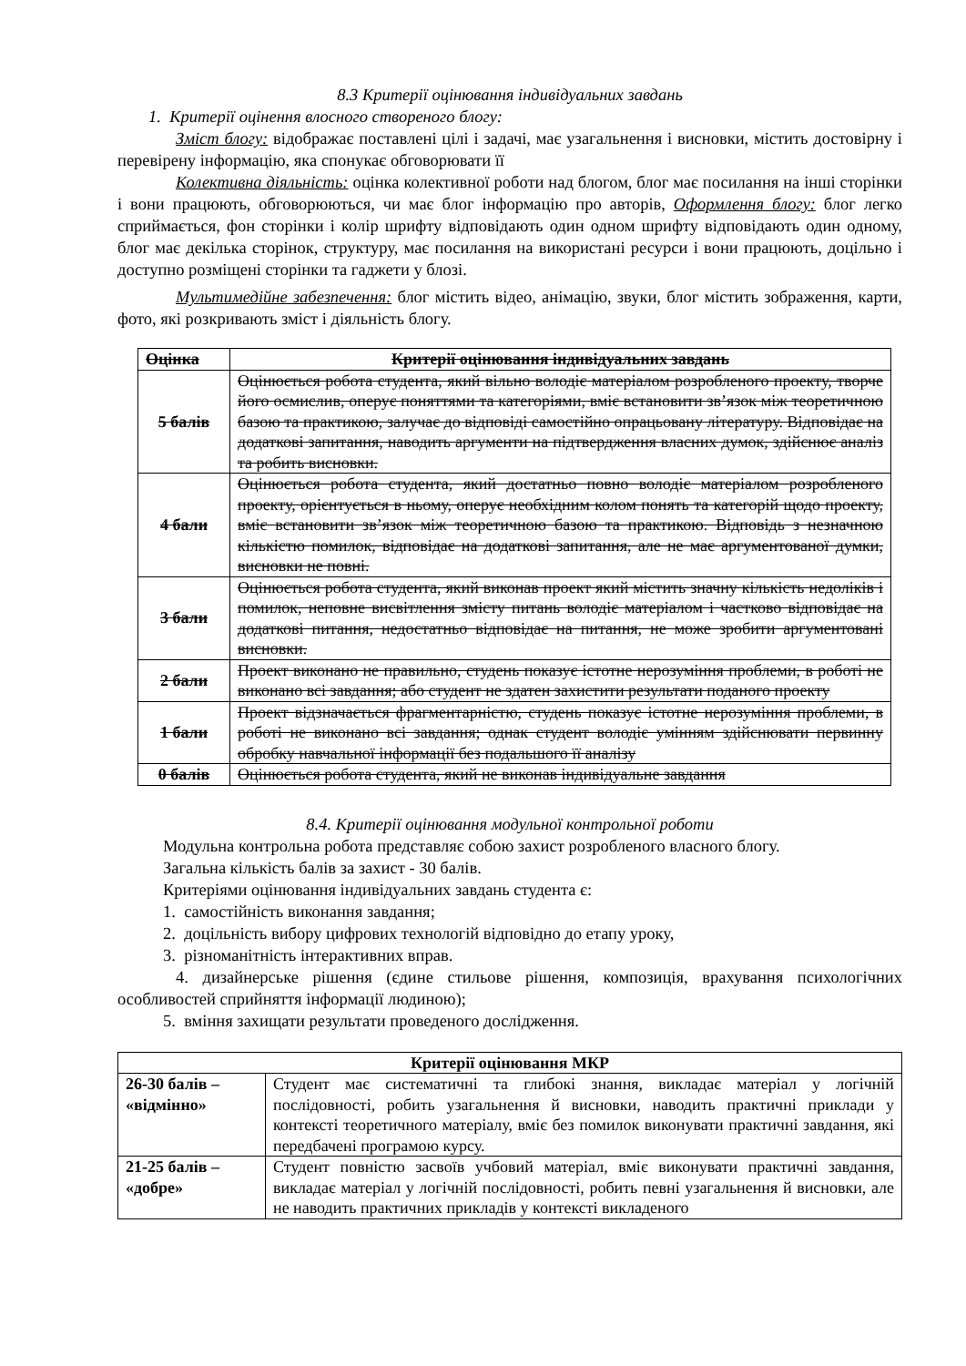8.3 Критерії оцінювання індивідуальних завдань
1. Критерії оцінення влосного створеного блогу:
Зміст блогу: відображає поставлені цілі і задачі, має узагальнення і висновки, містить достовірну і перевірену інформацію, яка спонукає обговорювати її
Колективна діяльність: оцінка колективної роботи над блогом, блог має посилання на інші сторінки і вони працюють, обговорюються, чи має блог інформацію про авторів, Оформлення блогу: блог легко сприймається, фон сторінки і колір шрифту відповідають один одном шрифту відповідають один одному, блог має декілька сторінок, структуру, має посилання на використані ресурси і вони працюють, доцільно і доступно розміщені сторінки та гаджети у блозі.
Мультимедійне забезпечення: блог містить відео, анімацію, звуки, блог містить зображення, карти, фото, які розкривають зміст і діяльність блогу.
| Оцінка | Критерії оцінювання індивідуальних завдань |
| --- | --- |
| 5 балів | Оцінюється робота студента, який вільно володіє матеріалом розробленого проекту, творче його осмислив, оперує поняттями та категоріями, вміє встановити зв’язок між теоретичною базою та практикою, залучає до відповіді самостійно опрацьовану літературу. Відповідає на додаткові запитання, наводить аргументи на підтвердження власних думок, здійснює аналіз та робить висновки. |
| 4 бали | Оцінюється робота студента, який достатньо повно володіє матеріалом розробленого проекту, орієнтується в ньому, оперує необхідним колом понять та категорій щодо проекту, вміє встановити зв’язок між теоретичною базою та практикою. Відповідь з незначною кількістю помилок, відповідає на додаткові запитання, але не має аргументованої думки, висновки не повні. |
| 3 бали | Оцінюється робота студента, який виконав проект який містить значну кількість недоліків і помилок, неповне висвітлення змісту питань володіє матеріалом і частково відповідає на додаткові питання, недостатньо відповідає на питання, не може зробити аргументовані висновки. |
| 2 бали | Проект виконано не правильно, студень показує істотне нерозуміння проблеми, в роботі не виконано всі завдання; або студент не здатен захистити результати поданого проекту |
| 1 бали | Проект відзначається фрагментарністю, студень показує істотне нерозуміння проблеми, в роботі не виконано всі завдання; однак студент володіє умінням здійснювати первинну обробку навчальної інформації без подальшого її аналізу |
| 0 балів | Оцінюється робота студента, який не виконав індивідуальне завдання |
8.4. Критерії оцінювання модульної контрольної роботи
Модульна контрольна робота представляє собою захист розробленого власного блогу.
Загальна кількість балів за захист - 30 балів.
Критеріями оцінювання індивідуальних завдань студента є:
1. самостійність виконання завдання;
2. доцільність вибору цифрових технологій відповідно до етапу уроку,
3. різноманітність інтерактивних вправ.
4. дизайнерське рішення (єдине стильове рішення, композиція, врахування психологічних особливостей сприйняття інформації людиною);
5. вміння захищати результати проведеного дослідження.
| Критерії оцінювання МКР | |
| --- | --- |
| 26-30 балів – «відмінно» | Студент має систематичні та глибокі знання, викладає матеріал у логічній послідовності, робить узагальнення й висновки, наводить практичні приклади у контексті теоретичного матеріалу, вміє без помилок виконувати практичні завдання, які передбачені програмою курсу. |
| 21-25 балів – «добре» | Студент повністю засвоїв учбовий матеріал, вміє виконувати практичні завдання, викладає матеріал у логічній послідовності, робить певні узагальнення й висновки, але не наводить практичних прикладів у контексті викладеного |